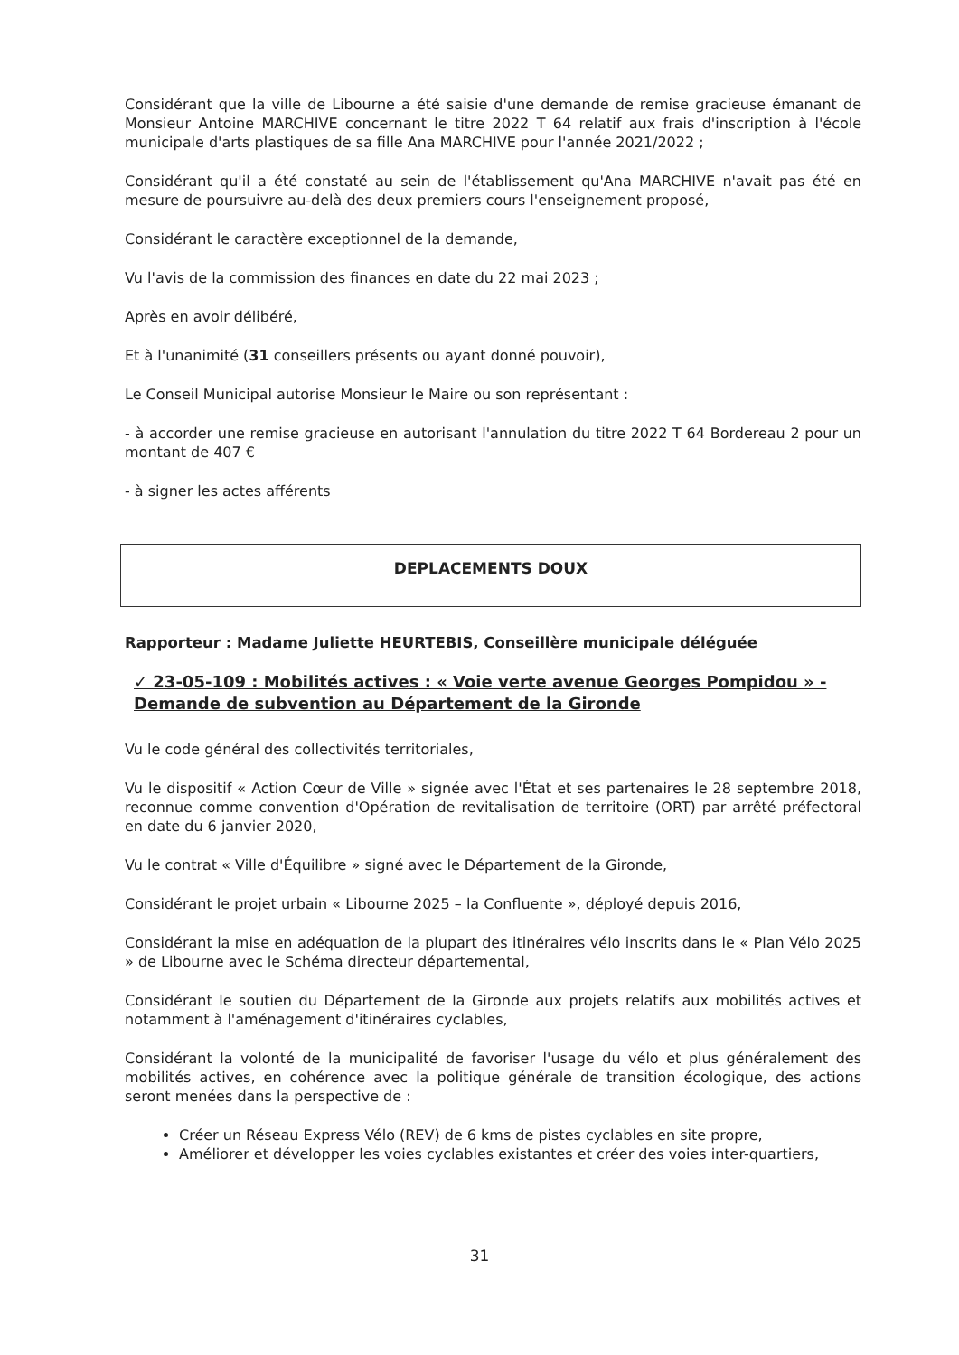Considérant que la ville de Libourne a été saisie d'une demande de remise gracieuse émanant de Monsieur Antoine MARCHIVE concernant le titre 2022 T 64 relatif aux frais d'inscription à l'école municipale d'arts plastiques de sa fille Ana MARCHIVE pour l'année 2021/2022 ;
Considérant qu'il a été constaté au sein de l'établissement qu'Ana MARCHIVE n'avait pas été en mesure de poursuivre au-delà des deux premiers cours l'enseignement proposé,
Considérant le caractère exceptionnel de la demande,
Vu l'avis de la commission des finances en date du 22 mai 2023 ;
Après en avoir délibéré,
Et à l'unanimité (31 conseillers présents ou ayant donné pouvoir),
Le Conseil Municipal autorise Monsieur le Maire ou son représentant :
- à accorder une remise gracieuse en autorisant l'annulation du titre 2022 T 64 Bordereau 2 pour un montant de 407 €
- à signer les actes afférents
DEPLACEMENTS DOUX
Rapporteur : Madame Juliette HEURTEBIS, Conseillère municipale déléguée
✓ 23-05-109 : Mobilités actives : « Voie verte avenue Georges Pompidou » - Demande de subvention au Département de la Gironde
Vu le code général des collectivités territoriales,
Vu le dispositif « Action Cœur de Ville » signée avec l'État et ses partenaires le 28 septembre 2018, reconnue comme convention d'Opération de revitalisation de territoire (ORT) par arrêté préfectoral en date du 6 janvier 2020,
Vu le contrat « Ville d'Équilibre » signé avec le Département de la Gironde,
Considérant le projet urbain « Libourne 2025 – la Confluente », déployé depuis 2016,
Considérant la mise en adéquation de la plupart des itinéraires vélo inscrits dans le « Plan Vélo 2025 » de Libourne avec le Schéma directeur départemental,
Considérant le soutien du Département de la Gironde aux projets relatifs aux mobilités actives et notamment à l'aménagement d'itinéraires cyclables,
Considérant la volonté de la municipalité de favoriser l'usage du vélo et plus généralement des mobilités actives, en cohérence avec la politique générale de transition écologique, des actions seront menées dans la perspective de :
Créer un Réseau Express Vélo (REV) de 6 kms de pistes cyclables en site propre,
Améliorer et développer les voies cyclables existantes et créer des voies inter-quartiers,
31